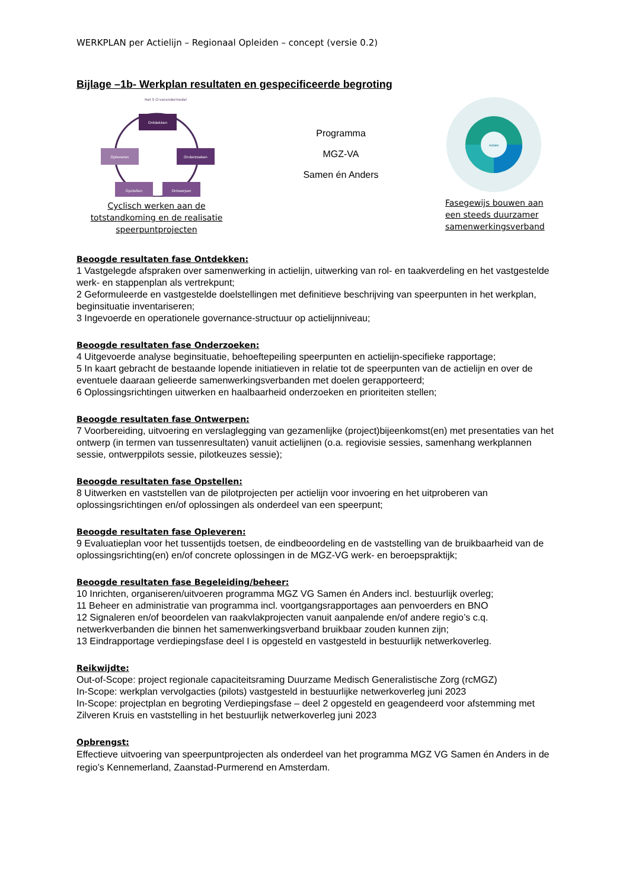WERKPLAN per Actielijn – Regionaal Opleiden – concept (versie 0.2)
Bijlage –1b- Werkplan resultaten en gespecificeerde begroting
Het 5 O-verandermodel
Ontdekken
Onderzoeken
Ontwerpen
Opstellen
Opleveren
Cyclisch werken aan de totstandkoming en de realisatie speerpuntprojecten
Programma
MGZ-VA
Samen én Anders
Ambitie
Fasegewijs bouwen aan een steeds duurzamer samenwerkingsverband
Beoogde resultaten fase Ontdekken:
1 Vastgelegde afspraken over samenwerking in actielijn, uitwerking van rol- en taakverdeling en het vastgestelde werk- en stappenplan als vertrekpunt;
2 Geformuleerde en vastgestelde doelstellingen met definitieve beschrijving van speerpunten in het werkplan, beginsituatie inventariseren;
3 Ingevoerde en operationele governance-structuur op actielijnniveau;
Beoogde resultaten fase Onderzoeken:
4 Uitgevoerde analyse beginsituatie, behoeftepeiling speerpunten en actielijn-specifieke rapportage;
5 In kaart gebracht de bestaande lopende initiatieven in relatie tot de speerpunten van de actielijn en over de eventuele daaraan gelieerde samenwerkingsverbanden met doelen gerapporteerd;
6 Oplossingsrichtingen uitwerken en haalbaarheid onderzoeken en prioriteiten stellen;
Beoogde resultaten fase Ontwerpen:
7 Voorbereiding, uitvoering en verslaglegging van gezamenlijke (project)bijeenkomst(en) met presentaties van het ontwerp (in termen van tussenresultaten) vanuit actielijnen (o.a. regiovisie sessies, samenhang werkplannen sessie, ontwerppilots sessie, pilotkeuzes sessie);
Beoogde resultaten fase Opstellen:
8 Uitwerken en vaststellen van de pilotprojecten per actielijn voor invoering en het uitproberen van oplossingsrichtingen en/of oplossingen als onderdeel van een speerpunt;
Beoogde resultaten fase Opleveren:
9 Evaluatieplan voor het tussentijds toetsen, de eindbeoordeling en de vaststelling van de bruikbaarheid van de oplossingsrichting(en) en/of concrete oplossingen in de MGZ-VG werk- en beroepspraktijk;
Beoogde resultaten fase Begeleiding/beheer:
10 Inrichten, organiseren/uitvoeren programma MGZ VG Samen én Anders incl. bestuurlijk overleg;
11 Beheer en administratie van programma incl. voortgangsrapportages aan penvoerders en BNO
12 Signaleren en/of beoordelen van raakvlakprojecten vanuit aanpalende en/of andere regio’s c.q. netwerkverbanden die binnen het samenwerkingsverband bruikbaar zouden kunnen zijn;
13 Eindrapportage verdiepingsfase deel I is opgesteld en vastgesteld in bestuurlijk netwerkoverleg.
Reikwijdte:
Out-of-Scope: project regionale capaciteitsraming Duurzame Medisch Generalistische Zorg (rcMGZ)
In-Scope: werkplan vervolgacties (pilots) vastgesteld in bestuurlijke netwerkoverleg juni 2023
In-Scope: projectplan en begroting Verdiepingsfase – deel 2 opgesteld en geagendeerd voor afstemming met Zilveren Kruis en vaststelling in het bestuurlijk netwerkoverleg juni 2023
Opbrengst:
Effectieve uitvoering van speerpuntprojecten als onderdeel van het programma MGZ VG Samen én Anders in de regio’s Kennemerland, Zaanstad-Purmerend en Amsterdam.